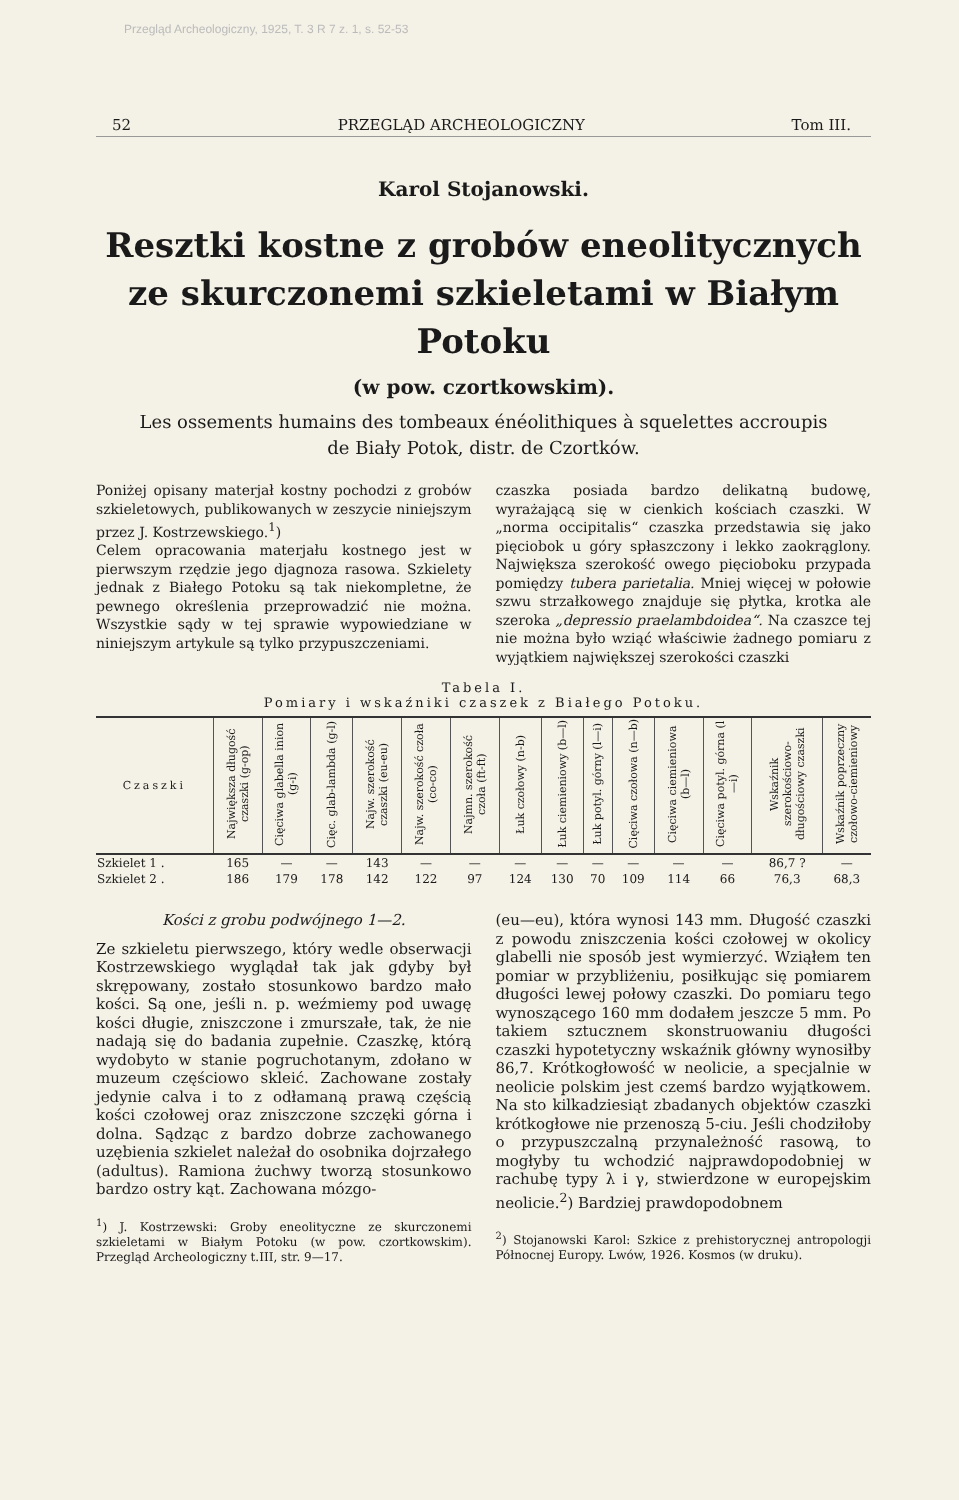Przegląd Archeologiczny, 1925, T. 3 R 7 z. 1, s. 52-53
52 PRZEGLĄD ARCHEOLOGICZNY Tom III.
Karol Stojanowski.
Resztki kostne z grobów eneolitycznych ze skurczonemi szkieletami w Białym Potoku
(w pow. czortkowskim).
Les ossements humains des tombeaux énéolithiques à squelettes accroupis
de Biały Potok, distr. de Czortków.
Poniżej opisany materjał kostny pochodzi z grobów szkieletowych, publikowanych w zeszycie niniejszym przez J. Kostrzewskiego.<sup>1</sup>)
Celem opracowania materjału kostnego jest w pierwszym rzędzie jego djagnoza rasowa. Szkielety jednak z Białego Potoku są tak niekompletne, że pewnego określenia przeprowadzić nie można. Wszystkie sądy w tej sprawie wypowiedziane w niniejszym artykule są tylko przypuszczeniami.
czaszka posiada bardzo delikatną budowę, wyrażającą się w cienkich kościach czaszki. W „norma occipitalis“ czaszka przedstawia się jako pięciobok u góry spłaszczony i lekko zaokrąglony. Największa szerokość owego pięcioboku przypada pomiędzy tubera parietalia. Mniej więcej w połowie szwu strzałkowego znajduje się płytka, krotka ale szeroka „depressio praelambdoidea“. Na czaszce tej nie można było wziąć właściwie żadnego pomiaru z wyjątkiem największej szerokości czaszki
Tabela I.
Pomiary i wskaźniki czaszek z Białego Potoku.
| Czaszki | Największa długość czaszki (g-op) | Cięciwa glabella inion (g-i) | Cięc. glab-lambda (g-l) | Najw. szerokość czaszki (eu-eu) | Najw. szerokość czoła (co-co) | Najmn. szerokość czoła (ft-ft) | Łuk czołowy (n-b) | Łuk ciemieniowy (b—l) | Łuk potyl. górny (l—i) | Cięciwa czołowa (n—b) | Cięciwa ciemieniowa (b—l) | Cięciwa potyl. górna (l—i) | Wskaźnik szerokościowo-długościowy czaszki | Wskaźnik poprzeczny czołowo-ciemieniowy |
| --- | --- | --- | --- | --- | --- | --- | --- | --- | --- | --- | --- | --- | --- | --- |
| Szkielet 1 . | 165 | — | — | 143 | — | — | — | — | — | — | — | — | 86,7 ? | — |
| Szkielet 2 . | 186 | 179 | 178 | 142 | 122 | 97 | 124 | 130 | 70 | 109 | 114 | 66 | 76,3 | 68,3 |
Kości z grobu podwójnego 1—2.
Ze szkieletu pierwszego, który wedle obserwacji Kostrzewskiego wyglądał tak jak gdyby był skrępowany, zostało stosunkowo bardzo mało kości. Są one, jeśli n. p. weźmiemy pod uwagę kości długie, zniszczone i zmurszałe, tak, że nie nadają się do badania zupełnie. Czaszkę, którą wydobyto w stanie pogruchotanym, zdołano w muzeum częściowo skleić. Zachowane zostały jedynie calva i to z odłamaną prawą częścią kości czołowej oraz zniszczone szczęki górna i dolna. Sądząc z bardzo dobrze zachowanego uzębienia szkielet należał do osobnika dojrzałego (adultus). Ramiona żuchwy tworzą stosunkowo bardzo ostry kąt. Zachowana mózgo-
<sup>1</sup>) J. Kostrzewski: Groby eneolityczne ze skurczonemi szkieletami w Białym Potoku (w pow. czortkowskim). Przegląd Archeologiczny t.III, str. 9—17.
(eu—eu), która wynosi 143 mm. Długość czaszki z powodu zniszczenia kości czołowej w okolicy glabelli nie sposób jest wymierzyć. Wziąłem ten pomiar w przybliżeniu, posiłkując się pomiarem długości lewej połowy czaszki. Do pomiaru tego wynoszącego 160 mm dodałem jeszcze 5 mm. Po takiem sztucznem skonstruowaniu długości czaszki hypotetyczny wskaźnik główny wynosiłby 86,7. Krótkogłowość w neolicie, a specjalnie w neolicie polskim jest czemś bardzo wyjątkowem. Na sto kilkadziesiąt zbadanych objektów czaszki krótkogłowe nie przenoszą 5-ciu. Jeśli chodziłoby o przypuszczalną przynależność rasową, to mogłyby tu wchodzić najprawdopodobniej w rachubę typy λ i γ, stwierdzone w europejskim neolicie.<sup>2</sup>) Bardziej prawdopodobnem
<sup>2</sup>) Stojanowski Karol: Szkice z prehistorycznej antropologji Północnej Europy. Lwów, 1926. Kosmos (w druku).